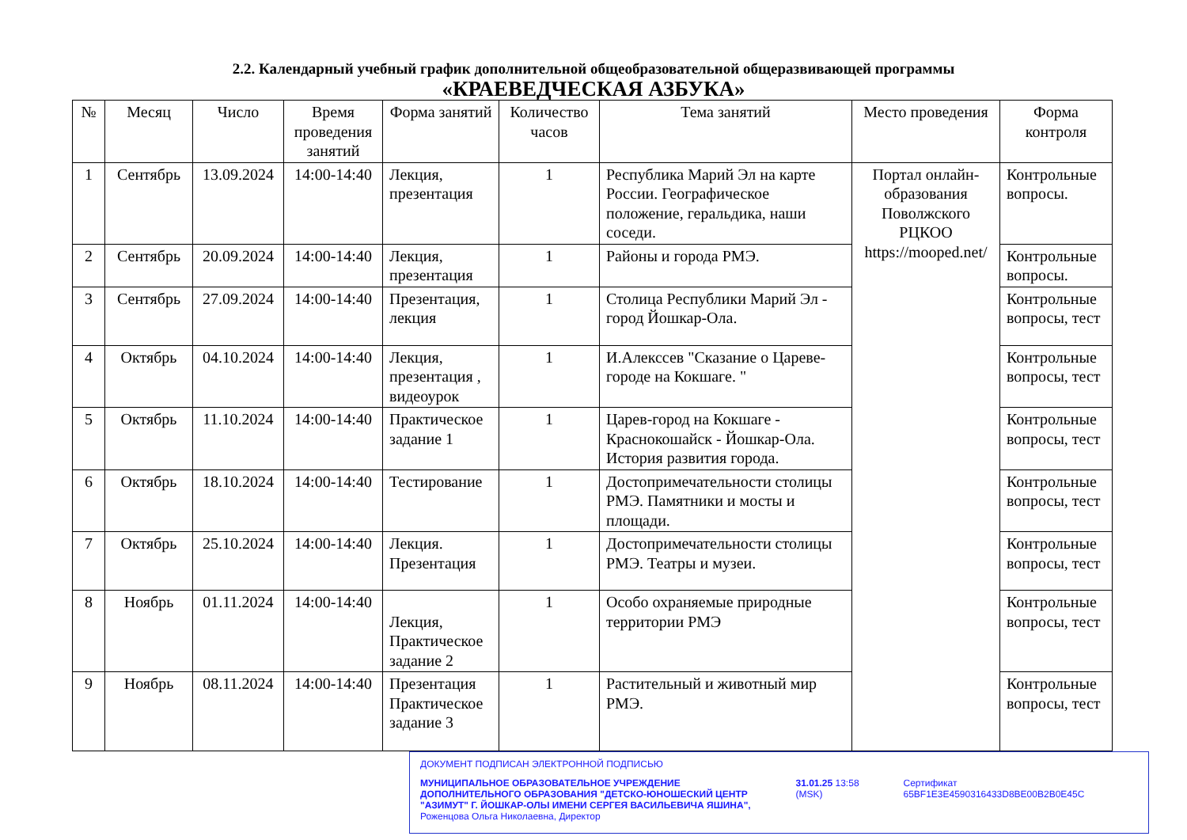2.2. Календарный учебный график дополнительной общеобразовательной общеразвивающей программы
«КРАЕВЕДЧЕСКАЯ АЗБУКА»
| № | Месяц | Число | Время проведения занятий | Форма занятий | Количество часов | Тема занятий | Место проведения | Форма контроля |
| --- | --- | --- | --- | --- | --- | --- | --- | --- |
| 1 | Сентябрь | 13.09.2024 | 14:00-14:40 | Лекция, презентация | 1 | Республика Марий Эл на карте России. Географическое положение, геральдика, наши соседи. | Портал онлайн-образования Поволжского РЦКОО https://mooped.net/ | Контрольные вопросы. |
| 2 | Сентябрь | 20.09.2024 | 14:00-14:40 | Лекция, презентация | 1 | Районы и города РМЭ. | | Контрольные вопросы. |
| 3 | Сентябрь | 27.09.2024 | 14:00-14:40 | Презентация, лекция | 1 | Столица Республики Марий Эл - город Йошкар-Ола. | | Контрольные вопросы, тест |
| 4 | Октябрь | 04.10.2024 | 14:00-14:40 | Лекция, презентация , видеоурок | 1 | И.Алекссев "Сказание о Цареве-городе на Кокшаге. " | | Контрольные вопросы, тест |
| 5 | Октябрь | 11.10.2024 | 14:00-14:40 | Практическое задание 1 | 1 | Царев-город на Кокшаге - Краснокошайск - Йошкар-Ола. История развития города. | | Контрольные вопросы, тест |
| 6 | Октябрь | 18.10.2024 | 14:00-14:40 | Тестирование | 1 | Достопримечательности столицы РМЭ. Памятники и мосты и площади. | | Контрольные вопросы, тест |
| 7 | Октябрь | 25.10.2024 | 14:00-14:40 | Лекция. Презентация | 1 | Достопримечательности столицы РМЭ. Театры и музеи. | | Контрольные вопросы, тест |
| 8 | Ноябрь | 01.11.2024 | 14:00-14:40 | Лекция, Практическое задание 2 | 1 | Особо охраняемые природные территории РМЭ | | Контрольные вопросы, тест |
| 9 | Ноябрь | 08.11.2024 | 14:00-14:40 | Презентация Практическое задание 3 | 1 | Растительный и животный мир РМЭ. | | Контрольные вопросы, тест |
ДОКУМЕНТ ПОДПИСАН ЭЛЕКТРОННОЙ ПОДПИСЬЮ
МУНИЦИПАЛЬНОЕ ОБРАЗОВАТЕЛЬНОЕ УЧРЕЖДЕНИЕ ДОПОЛНИТЕЛЬНОГО ОБРАЗОВАНИЯ "ДЕТСКО-ЮНОШЕСКИЙ ЦЕНТР "АЗИМУТ" Г. ЙОШКАР-ОЛЫ ИМЕНИ СЕРГЕЯ ВАСИЛЬЕВИЧА ЯШИНА",
Роженцова Ольга Николаевна, Директор
31.01.25 13:58 (MSK) Сертификат 65BF1E3E4590316433D8BE00B2B0E45C